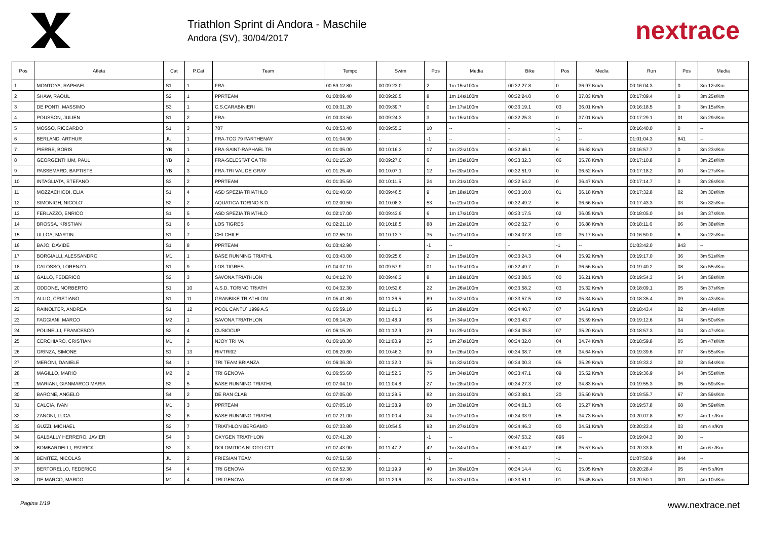Triathlon Sprint di Andora - Maschile
Andora (SV), 30/04/2017
nextrace
| Pos | Atleta | Cat | P.Cat | Team | Tempo | Swim | Pos | Media | Bike | Pos | Media | Run | Pos | Media |
| --- | --- | --- | --- | --- | --- | --- | --- | --- | --- | --- | --- | --- | --- | --- |
| 1 | MONTOYA, RAPHAEL | S1 | 1 | FRA- | 00:59:12.80 | 00:09:23.0 | 2 | 1m 15s/100m | 00:32:27.8 | 0 | 36.97 Km/h | 00:16:04.3 | 0 | 3m 12s/Km |
| 2 | SHAW, RAOUL | S2 | 1 | PPRTEAM | 01:00:09.40 | 00:09:20.5 | 8 | 1m 14s/100m | 00:32:24.0 | 0 | 37.03 Km/h | 00:17:09.4 | 0 | 3m 25s/Km |
| 3 | DE PONTI, MASSIMO | S3 | 1 | C.S.CARABINIERI | 01:00:31.20 | 00:09:39.7 | 0 | 1m 17s/100m | 00:33:19.1 | 03 | 36.01 Km/h | 00:16:18.5 | 0 | 3m 15s/Km |
| 4 | POUSSON, JULIEN | S1 | 2 | FRA- | 01:00:33.50 | 00:09:24.3 | 3 | 1m 15s/100m | 00:32:25.3 | 0 | 37.01 Km/h | 00:17:29.1 | 01 | 3m 29s/Km |
| 5 | MOSSO, RICCARDO | S1 | 3 | 707 | 01:00:53.40 | 00:09:55.3 | 10 | -- | - | -1 | -- | 00:16:40.0 | 0 | -- |
| 6 | BERLAND, ARTHUR | JU | 1 | FRA-TCG 79 PARTHENAY | 01:01:04.90 | - | -1 | -- | - | -1 | -- | 01:01:04.3 | 841 | -- |
| 7 | PIERRE, BORIS | YB | 1 | FRA-SAINT-RAPHAEL TR | 01:01:05.00 | 00:10:16.3 | 17 | 1m 22s/100m | 00:32:46.1 | 6 | 36.62 Km/h | 00:16:57.7 | 0 | 3m 23s/Km |
| 8 | GEORGENTHUM, PAUL | YB | 2 | FRA-SELESTAT CA TRI | 01:01:15.20 | 00:09:27.0 | 6 | 1m 15s/100m | 00:33:32.3 | 06 | 35.78 Km/h | 00:17:10.8 | 0 | 3m 25s/Km |
| 9 | PASSEMARD, BAPTISTE | YB | 3 | FRA-TRI VAL DE GRAY | 01:01:25.40 | 00:10:07.1 | 12 | 1m 20s/100m | 00:32:51.9 | 0 | 36.52 Km/h | 00:17:18.2 | 00 | 3m 27s/Km |
| 10 | INTAGLIATA, STEFANO | S3 | 2 | PPRTEAM | 01:01:35.50 | 00:10:11.5 | 24 | 1m 21s/100m | 00:32:54.2 | 0 | 36.47 Km/h | 00:17:14.7 | 0 | 3m 26s/Km |
| 11 | MOZZACHIODI, ELIA | S1 | 4 | ASD SPEZIA TRIATHLO | 01:01:40.60 | 00:09:46.5 | 9 | 1m 18s/100m | 00:33:10.0 | 01 | 36.18 Km/h | 00:17:32.8 | 02 | 3m 30s/Km |
| 12 | SIMONIGH, NICOLO´ | S2 | 2 | AQUATICA TORINO S.D. | 01:02:00.50 | 00:10:08.3 | 53 | 1m 21s/100m | 00:32:49.2 | 6 | 36.56 Km/h | 00:17:43.3 | 03 | 3m 32s/Km |
| 13 | FERLAZZO, ENRICO | S1 | 5 | ASD SPEZIA TRIATHLO | 01:02:17.00 | 00:09:43.9 | 6 | 1m 17s/100m | 00:33:17.5 | 02 | 36.05 Km/h | 00:18:05.0 | 04 | 3m 37s/Km |
| 14 | BROSSA, KRISTIAN | S1 | 6 | LOS TIGRES | 01:02:21.10 | 00:10:18.5 | 88 | 1m 22s/100m | 00:32:32.7 | 0 | 36.88 Km/h | 00:18:11.6 | 06 | 3m 38s/Km |
| 15 | ULLOA, MARTIN | S1 | 7 | CHI-CHILE | 01:02:55.10 | 00:10:13.7 | 35 | 1m 21s/100m | 00:34:07.8 | 00 | 35.17 Km/h | 00:16:50.0 | 6 | 3m 22s/Km |
| 16 | BAJO, DAVIDE | S1 | 8 | PPRTEAM | 01:03:42.90 | - | -1 | -- | - | -1 | -- | 01:03:42.0 | 843 | -- |
| 17 | BORGIALLI, ALESSANDRO | M1 | 1 | BASE RUNNING TRIATHL | 01:03:43.00 | 00:09:25.6 | 2 | 1m 15s/100m | 00:33:24.3 | 04 | 35.92 Km/h | 00:19:17.0 | 36 | 3m 51s/Km |
| 18 | CALOSSO, LORENZO | S1 | 9 | LOS TIGRES | 01:04:07.10 | 00:09:57.9 | 01 | 1m 19s/100m | 00:32:49.7 | 0 | 36.56 Km/h | 00:19:40.2 | 08 | 3m 55s/Km |
| 19 | GALLO, FEDERICO | S2 | 3 | SAVONA TRIATHLON | 01:04:12.70 | 00:09:46.3 | 8 | 1m 18s/100m | 00:33:08.5 | 00 | 36.21 Km/h | 00:19:54.3 | 54 | 3m 58s/Km |
| 20 | ODDONE, NORBERTO | S1 | 10 | A.S.D. TORINO TRIATH | 01:04:32.30 | 00:10:52.6 | 22 | 1m 26s/100m | 00:33:58.2 | 03 | 35.32 Km/h | 00:18:09.1 | 05 | 3m 37s/Km |
| 21 | ALLIO, CRISTIANO | S1 | 11 | GRANBIKE TRIATHLON | 01:05:41.80 | 00:11:36.5 | 89 | 1m 32s/100m | 00:33:57.5 | 02 | 35.34 Km/h | 00:18:35.4 | 09 | 3m 43s/Km |
| 22 | RAINOLTER, ANDREA | S1 | 12 | POOL CANTU´ 1999 A.S | 01:05:59.10 | 00:11:01.0 | 96 | 1m 28s/100m | 00:34:40.7 | 07 | 34.61 Km/h | 00:18:43.4 | 02 | 3m 44s/Km |
| 23 | FAGGIANI, MARCO | M2 | 1 | SAVONA TRIATHLON | 01:06:14.20 | 00:11:48.9 | 63 | 1m 34s/100m | 00:33:43.7 | 07 | 35.59 Km/h | 00:19:12.6 | 34 | 3m 50s/Km |
| 24 | POLINELLI, FRANCESCO | S2 | 4 | CUSIOCUP | 01:06:15.20 | 00:11:12.9 | 29 | 1m 29s/100m | 00:34:05.8 | 07 | 35.20 Km/h | 00:18:57.3 | 04 | 3m 47s/Km |
| 25 | CERCHIARO, CRISTIAN | M1 | 2 | NJOY TRI VA | 01:06:18.30 | 00:11:00.9 | 25 | 1m 27s/100m | 00:34:32.0 | 04 | 34.74 Km/h | 00:18:59.8 | 05 | 3m 47s/Km |
| 26 | GRINZA, SIMONE | S1 | 13 | RIVTRI92 | 01:06:29.60 | 00:10:46.3 | 99 | 1m 26s/100m | 00:34:38.7 | 06 | 34.64 Km/h | 00:19:39.6 | 07 | 3m 55s/Km |
| 27 | MERONI, DANIELE | S4 | 1 | TRI TEAM BRIANZA | 01:06:36.30 | 00:11:32.0 | 35 | 1m 32s/100m | 00:34:00.3 | 05 | 35.29 Km/h | 00:19:33.2 | 02 | 3m 54s/Km |
| 28 | MAGILLO, MARIO | M2 | 2 | TRI GENOVA | 01:06:55.60 | 00:11:52.6 | 75 | 1m 34s/100m | 00:33:47.1 | 09 | 35.52 Km/h | 00:19:36.9 | 04 | 3m 55s/Km |
| 29 | MARIANI, GIANMARCO MARIA | S2 | 5 | BASE RUNNING TRIATHL | 01:07:04.10 | 00:11:04.8 | 27 | 1m 28s/100m | 00:34:27.3 | 02 | 34.83 Km/h | 00:19:55.3 | 05 | 3m 59s/Km |
| 30 | BARONE, ANGELO | S4 | 2 | DE RAN CLAB | 01:07:05.00 | 00:11:29.5 | 82 | 1m 31s/100m | 00:33:48.1 | 20 | 35.50 Km/h | 00:19:55.7 | 67 | 3m 59s/Km |
| 31 | CALCIA, IVAN | M1 | 3 | PPRTEAM | 01:07:05.10 | 00:11:38.9 | 60 | 1m 33s/100m | 00:34:01.3 | 06 | 35.27 Km/h | 00:19:57.8 | 68 | 3m 59s/Km |
| 32 | ZANONI, LUCA | S2 | 6 | BASE RUNNING TRIATHL | 01:07:21.00 | 00:11:00.4 | 24 | 1m 27s/100m | 00:34:33.9 | 05 | 34.73 Km/h | 00:20:07.8 | 62 | 4m 1 s/Km |
| 33 | GUZZI, MICHAEL | S2 | 7 | TRIATHLON BERGAMO | 01:07:33.80 | 00:10:54.5 | 93 | 1m 27s/100m | 00:34:46.3 | 00 | 34.51 Km/h | 00:20:23.4 | 03 | 4m 4 s/Km |
| 34 | GALBALLY HERRERO, JAVIER | S4 | 3 | OXYGEN TRIATHLON | 01:07:41.20 | - | -1 | -- | 00:47:53.2 | 896 | -- | 00:19:04.3 | 00 | -- |
| 35 | BOMBARDELLI, PATRICK | S3 | 3 | DOLOMITICA NUOTO CTT | 01:07:43.90 | 00:11:47.2 | 42 | 1m 34s/100m | 00:33:44.2 | 08 | 35.57 Km/h | 00:20:33.8 | 81 | 4m 6 s/Km |
| 36 | BENITEZ, NICOLAS | JU | 2 | FRIESIAN TEAM | 01:07:51.50 | - | -1 | -- | - | -1 | -- | 01:07:50.9 | 844 | -- |
| 37 | BERTORELLO, FEDERICO | S4 | 4 | TRI GENOVA | 01:07:52.30 | 00:11:19.9 | 40 | 1m 30s/100m | 00:34:14.4 | 01 | 35.05 Km/h | 00:20:28.4 | 05 | 4m 5 s/Km |
| 38 | DE MARCO, MARCO | M1 | 4 | TRI GENOVA | 01:08:02.80 | 00:11:29.6 | 33 | 1m 31s/100m | 00:33:51.1 | 01 | 35.45 Km/h | 00:20:50.1 | 001 | 4m 10s/Km |
Pagina 1/19 www.nextrace.net